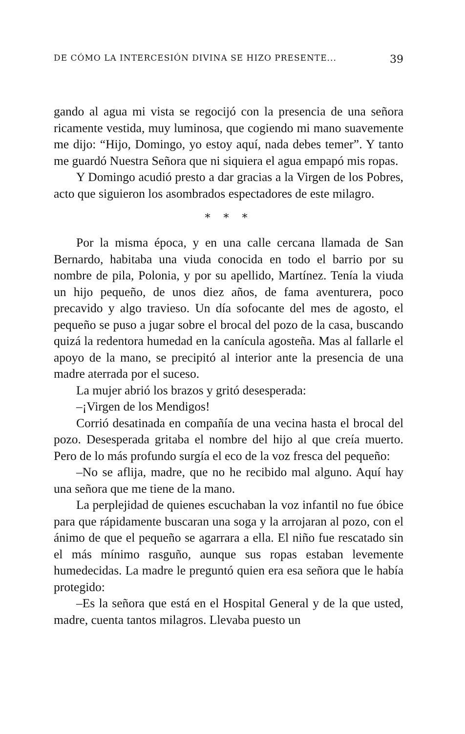DE CÓMO LA INTERCESIÓN DIVINA SE HIZO PRESENTE... 39
gando al agua mi vista se regocijó con la presencia de una señora ricamente vestida, muy luminosa, que cogiendo mi mano suavemente me dijo: “Hijo, Domingo, yo estoy aquí, nada debes temer”. Y tanto me guardó Nuestra Señora que ni siquiera el agua empapó mis ropas.
Y Domingo acudió presto a dar gracias a la Virgen de los Pobres, acto que siguieron los asombrados espectadores de este milagro.
* * *
Por la misma época, y en una calle cercana llamada de San Bernardo, habitaba una viuda conocida en todo el barrio por su nombre de pila, Polonia, y por su apellido, Martínez. Tenía la viuda un hijo pequeño, de unos diez años, de fama aventurera, poco precavido y algo travieso. Un día sofocante del mes de agosto, el pequeño se puso a jugar sobre el brocal del pozo de la casa, buscando quizá la redentora humedad en la canícula agosteña. Mas al fallarle el apoyo de la mano, se precipitó al interior ante la presencia de una madre aterrada por el suceso.
La mujer abrió los brazos y gritó desesperada:
–¡Virgen de los Mendigos!
Corrió desatinada en compañía de una vecina hasta el brocal del pozo. Desesperada gritaba el nombre del hijo al que creía muerto. Pero de lo más profundo surgía el eco de la voz fresca del pequeño:
–No se aflija, madre, que no he recibido mal alguno. Aquí hay una señora que me tiene de la mano.
La perplejidad de quienes escuchaban la voz infantil no fue óbice para que rápidamente buscaran una soga y la arrojaran al pozo, con el ánimo de que el pequeño se agarrara a ella. El niño fue rescatado sin el más mínimo rasguño, aunque sus ropas estaban levemente humedecidas. La madre le preguntó quien era esa señora que le había protegido:
–Es la señora que está en el Hospital General y de la que usted, madre, cuenta tantos milagros. Llevaba puesto un